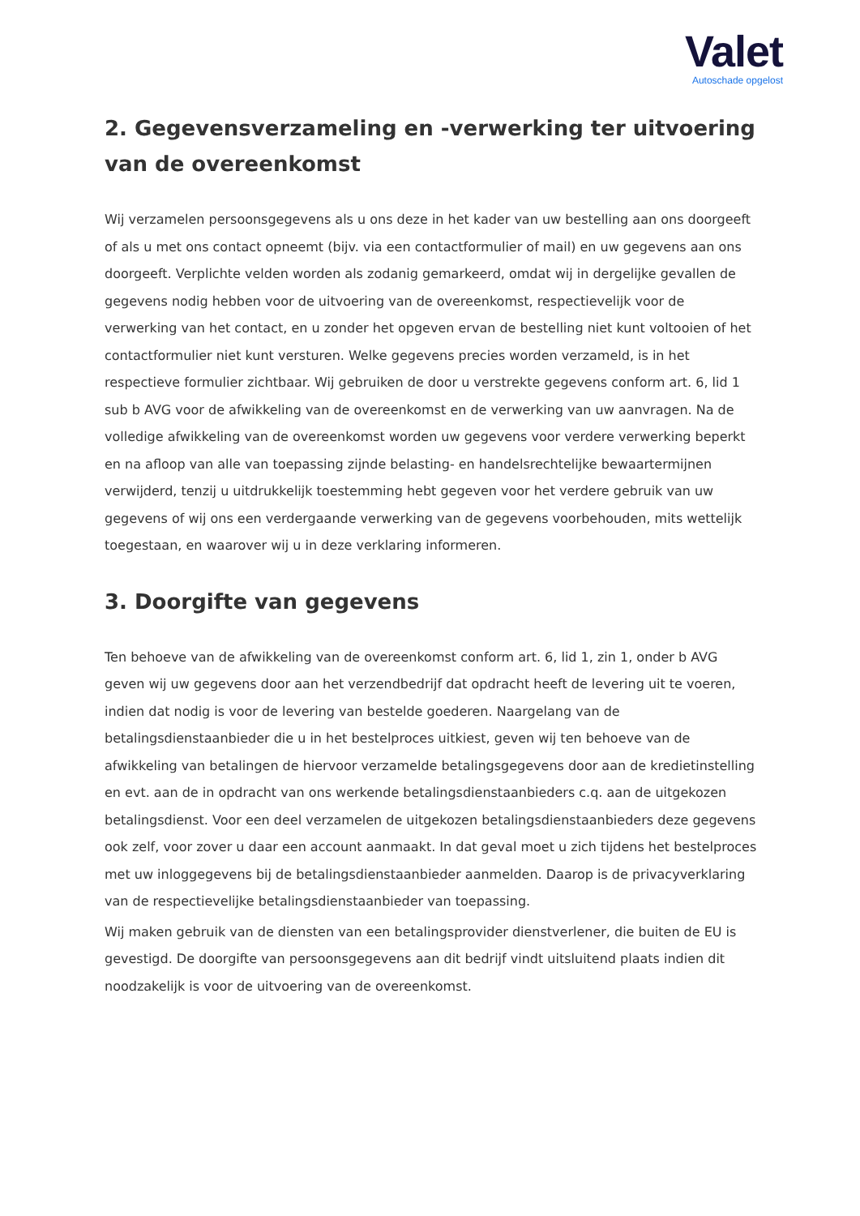Valet
Autoschade opgelost
2. Gegevensverzameling en -verwerking ter uitvoering van de overeenkomst
Wij verzamelen persoonsgegevens als u ons deze in het kader van uw bestelling aan ons doorgeeft of als u met ons contact opneemt (bijv. via een contactformulier of mail) en uw gegevens aan ons doorgeeft. Verplichte velden worden als zodanig gemarkeerd, omdat wij in dergelijke gevallen de gegevens nodig hebben voor de uitvoering van de overeenkomst, respectievelijk voor de verwerking van het contact, en u zonder het opgeven ervan de bestelling niet kunt voltooien of het contactformulier niet kunt versturen. Welke gegevens precies worden verzameld, is in het respectieve formulier zichtbaar. Wij gebruiken de door u verstrekte gegevens conform art. 6, lid 1 sub b AVG voor de afwikkeling van de overeenkomst en de verwerking van uw aanvragen. Na de volledige afwikkeling van de overeenkomst worden uw gegevens voor verdere verwerking beperkt en na afloop van alle van toepassing zijnde belasting- en handelsrechtelijke bewaartermijnen verwijderd, tenzij u uitdrukkelijk toestemming hebt gegeven voor het verdere gebruik van uw gegevens of wij ons een verdergaande verwerking van de gegevens voorbehouden, mits wettelijk toegestaan, en waarover wij u in deze verklaring informeren.
3. Doorgifte van gegevens
Ten behoeve van de afwikkeling van de overeenkomst conform art. 6, lid 1, zin 1, onder b AVG geven wij uw gegevens door aan het verzendbedrijf dat opdracht heeft de levering uit te voeren, indien dat nodig is voor de levering van bestelde goederen. Naargelang van de betalingsdienstaanbieder die u in het bestelproces uitkiest, geven wij ten behoeve van de afwikkeling van betalingen de hiervoor verzamelde betalingsgegevens door aan de kredietinstelling en evt. aan de in opdracht van ons werkende betalingsdienstaanbieders c.q. aan de uitgekozen betalingsdienst. Voor een deel verzamelen de uitgekozen betalingsdienstaanbieders deze gegevens ook zelf, voor zover u daar een account aanmaakt. In dat geval moet u zich tijdens het bestelproces met uw inloggegevens bij de betalingsdienstaanbieder aanmelden. Daarop is de privacyverklaring van de respectievelijke betalingsdienstaanbieder van toepassing.
Wij maken gebruik van de diensten van een betalingsprovider dienstverlener, die buiten de EU is gevestigd. De doorgifte van persoonsgegevens aan dit bedrijf vindt uitsluitend plaats indien dit noodzakelijk is voor de uitvoering van de overeenkomst.